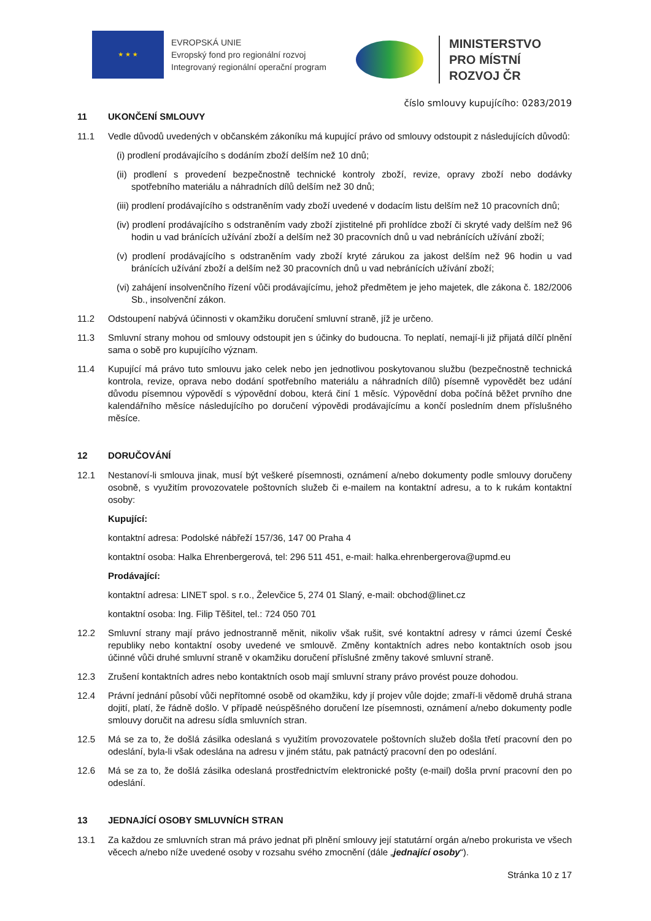★ ★ ★
EVROPSKÁ UNIE
Evropský fond pro regionální rozvoj
Integrovaný regionální operační program
MINISTERSTVO
PRO MÍSTNÍ
ROZVOJ ČR
číslo smlouvy kupujícího: 0283/2019
11 UKONČENÍ SMLOUVY
11.1 Vedle důvodů uvedených v občanském zákoníku má kupující právo od smlouvy odstoupit z následujících důvodů:
(i) prodlení prodávajícího s dodáním zboží delším než 10 dnů;
(ii) prodlení s provedení bezpečnostně technické kontroly zboží, revize, opravy zboží nebo dodávky spotřebního materiálu a náhradních dílů delším než 30 dnů;
(iii) prodlení prodávajícího s odstraněním vady zboží uvedené v dodacím listu delším než 10 pracovních dnů;
(iv) prodlení prodávajícího s odstraněním vady zboží zjistitelné při prohlídce zboží či skryté vady delším než 96 hodin u vad bránících užívání zboží a delším než 30 pracovních dnů u vad nebránících užívání zboží;
(v) prodlení prodávajícího s odstraněním vady zboží kryté zárukou za jakost delším než 96 hodin u vad bránících užívání zboží a delším než 30 pracovních dnů u vad nebránících užívání zboží;
(vi) zahájení insolvenčního řízení vůči prodávajícímu, jehož předmětem je jeho majetek, dle zákona č. 182/2006 Sb., insolvenční zákon.
11.2 Odstoupení nabývá účinnosti v okamžiku doručení smluvní straně, jíž je určeno.
11.3 Smluvní strany mohou od smlouvy odstoupit jen s účinky do budoucna. To neplatí, nemají-li již přijatá dílčí plnění sama o sobě pro kupujícího význam.
11.4 Kupující má právo tuto smlouvu jako celek nebo jen jednotlivou poskytovanou službu (bezpečnostně technická kontrola, revize, oprava nebo dodání spotřebního materiálu a náhradních dílů) písemně vypovědět bez udání důvodu písemnou výpovědí s výpovědní dobou, která činí 1 měsíc. Výpovědní doba počíná běžet prvního dne kalendářního měsíce následujícího po doručení výpovědi prodávajícímu a končí posledním dnem příslušného měsíce.
12 DORUČOVÁNÍ
12.1 Nestanoví-li smlouva jinak, musí být veškeré písemnosti, oznámení a/nebo dokumenty podle smlouvy doručeny osobně, s využitím provozovatele poštovních služeb či e-mailem na kontaktní adresu, a to k rukám kontaktní osoby:
Kupující:
kontaktní adresa: Podolské nábřeží 157/36, 147 00 Praha 4
kontaktní osoba: Halka Ehrenbergerová, tel: 296 511 451, e-mail: halka.ehrenbergerova@upmd.eu
Prodávající:
kontaktní adresa: LINET spol. s r.o., Želevčice 5, 274 01 Slaný, e-mail: obchod@linet.cz
kontaktní osoba: Ing. Filip Těšitel, tel.: 724 050 701
12.2 Smluvní strany mají právo jednostranně měnit, nikoliv však rušit, své kontaktní adresy v rámci území České republiky nebo kontaktní osoby uvedené ve smlouvě. Změny kontaktních adres nebo kontaktních osob jsou účinné vůči druhé smluvní straně v okamžiku doručení příslušné změny takové smluvní straně.
12.3 Zrušení kontaktních adres nebo kontaktních osob mají smluvní strany právo provést pouze dohodou.
12.4 Právní jednání působí vůči nepřítomné osobě od okamžiku, kdy jí projev vůle dojde; zmaří-li vědomě druhá strana dojití, platí, že řádně došlo. V případě neúspěšného doručení lze písemnosti, oznámení a/nebo dokumenty podle smlouvy doručit na adresu sídla smluvních stran.
12.5 Má se za to, že došlá zásilka odeslaná s využitím provozovatele poštovních služeb došla třetí pracovní den po odeslání, byla-li však odeslána na adresu v jiném státu, pak patnáctý pracovní den po odeslání.
12.6 Má se za to, že došlá zásilka odeslaná prostřednictvím elektronické pošty (e-mail) došla první pracovní den po odeslání.
13 JEDNAJÍCÍ OSOBY SMLUVNÍCH STRAN
13.1 Za každou ze smluvních stran má právo jednat při plnění smlouvy její statutární orgán a/nebo prokurista ve všech věcech a/nebo níže uvedené osoby v rozsahu svého zmocnění (dále „jednající osoby“).
Stránka 10 z 17